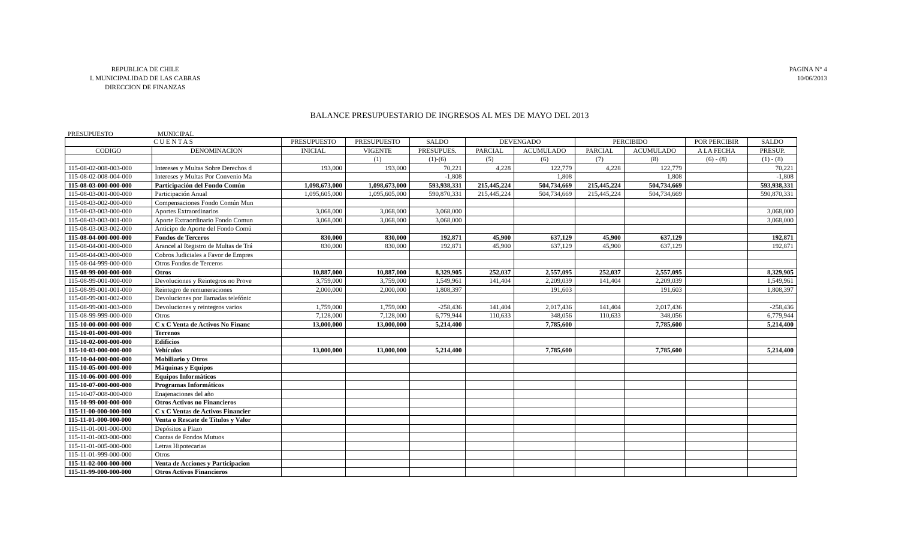REPUBLICA DE CHILE
I. MUNICIPALIDAD DE LAS CABRAS
DIRECCION DE FINANZAS
PAGINA N° 4
10/06/2013
BALANCE PRESUPUESTARIO DE INGRESOS AL MES DE MAYO DEL 2013
PRESUPUESTO MUNICIPAL
| C U E N T A S | | PRESUPUESTO | PRESUPUESTO | SALDO | DEVENGADO | | PERCIBIDO | | POR PERCIBIR | SALDO |
| --- | --- | --- | --- | --- | --- | --- | --- | --- | --- | --- |
| CODIGO | DENOMINACION | INICIAL | VIGENTE | PRESUPUES. | PARCIAL | ACUMULADO | PARCIAL | ACUMULADO | A LA FECHA | PRESUP. |
| | | | (1) | (1)-(6) | (5) | (6) | (7) | (8) | (6) - (8) | (1) - (8) |
| 115-08-02-008-003-000 | Intereses y Multas Sobre Derechos d | 193,000 | 193,000 | 70,221 | 4,228 | 122,779 | 4,228 | 122,779 | | 70,221 |
| 115-08-02-008-004-000 | Intereses y Multas Por Convenio Ma | | | -1,808 | | 1,808 | | 1,808 | | -1,808 |
| 115-08-03-000-000-000 | Participación del Fondo Común | 1,098,673,000 | 1,098,673,000 | 593,938,331 | 215,445,224 | 504,734,669 | 215,445,224 | 504,734,669 | | 593,938,331 |
| 115-08-03-001-000-000 | Participación Anual | 1,095,605,000 | 1,095,605,000 | 590,870,331 | 215,445,224 | 504,734,669 | 215,445,224 | 504,734,669 | | 590,870,331 |
| 115-08-03-002-000-000 | Compensaciones Fondo Común Mun | | | | | | | | | |
| 115-08-03-003-000-000 | Aportes Extraordinarios | 3,068,000 | 3,068,000 | 3,068,000 | | | | | | 3,068,000 |
| 115-08-03-003-001-000 | Aporte Extraordinario Fondo Comun | 3,068,000 | 3,068,000 | 3,068,000 | | | | | | 3,068,000 |
| 115-08-03-003-002-000 | Anticipo de Aporte del Fondo Comú | | | | | | | | | |
| 115-08-04-000-000-000 | Fondos de Terceros | 830,000 | 830,000 | 192,871 | 45,900 | 637,129 | 45,900 | 637,129 | | 192,871 |
| 115-08-04-001-000-000 | Arancel al Registro de Multas de Trá | 830,000 | 830,000 | 192,871 | 45,900 | 637,129 | 45,900 | 637,129 | | 192,871 |
| 115-08-04-003-000-000 | Cobros Judiciales a Favor de Empres | | | | | | | | | |
| 115-08-04-999-000-000 | Otros Fondos de Terceros | | | | | | | | | |
| 115-08-99-000-000-000 | Otros | 10,887,000 | 10,887,000 | 8,329,905 | 252,037 | 2,557,095 | 252,037 | 2,557,095 | | 8,329,905 |
| 115-08-99-001-000-000 | Devoluciones y Reintegros no Prove | 3,759,000 | 3,759,000 | 1,549,961 | 141,404 | 2,209,039 | 141,404 | 2,209,039 | | 1,549,961 |
| 115-08-99-001-001-000 | Reintegro de remuneraciones | 2,000,000 | 2,000,000 | 1,808,397 | | 191,603 | | 191,603 | | 1,808,397 |
| 115-08-99-001-002-000 | Devoluciones por llamadas telefónic | | | | | | | | | |
| 115-08-99-001-003-000 | Devoluciones y reintegros varios | 1,759,000 | 1,759,000 | -258,436 | 141,404 | 2,017,436 | 141,404 | 2,017,436 | | -258,436 |
| 115-08-99-999-000-000 | Otros | 7,128,000 | 7,128,000 | 6,779,944 | 110,633 | 348,056 | 110,633 | 348,056 | | 6,779,944 |
| 115-10-00-000-000-000 | C x C Venta de Activos No Financ | 13,000,000 | 13,000,000 | 5,214,400 | | 7,785,600 | | 7,785,600 | | 5,214,400 |
| 115-10-01-000-000-000 | Terrenos | | | | | | | | | |
| 115-10-02-000-000-000 | Edificios | | | | | | | | | |
| 115-10-03-000-000-000 | Vehículos | 13,000,000 | 13,000,000 | 5,214,400 | | 7,785,600 | | 7,785,600 | | 5,214,400 |
| 115-10-04-000-000-000 | Mobiliario y Otros | | | | | | | | | |
| 115-10-05-000-000-000 | Máquinas y Equipos | | | | | | | | | |
| 115-10-06-000-000-000 | Equipos Informáticos | | | | | | | | | |
| 115-10-07-000-000-000 | Programas Informáticos | | | | | | | | | |
| 115-10-07-008-000-000 | Enajenaciones del año | | | | | | | | | |
| 115-10-99-000-000-000 | Otros Activos no Financieros | | | | | | | | | |
| 115-11-00-000-000-000 | C x C Ventas de Activos Financier | | | | | | | | | |
| 115-11-01-000-000-000 | Venta o Rescate de Títulos y Valor | | | | | | | | | |
| 115-11-01-001-000-000 | Depósitos a Plazo | | | | | | | | | |
| 115-11-01-003-000-000 | Cuotas de Fondos Mutuos | | | | | | | | | |
| 115-11-01-005-000-000 | Letras Hipotecarias | | | | | | | | | |
| 115-11-01-999-000-000 | Otros | | | | | | | | | |
| 115-11-02-000-000-000 | Venta de Acciones y Participacion | | | | | | | | | |
| 115-11-99-000-000-000 | Otros Activos Financieros | | | | | | | | | |